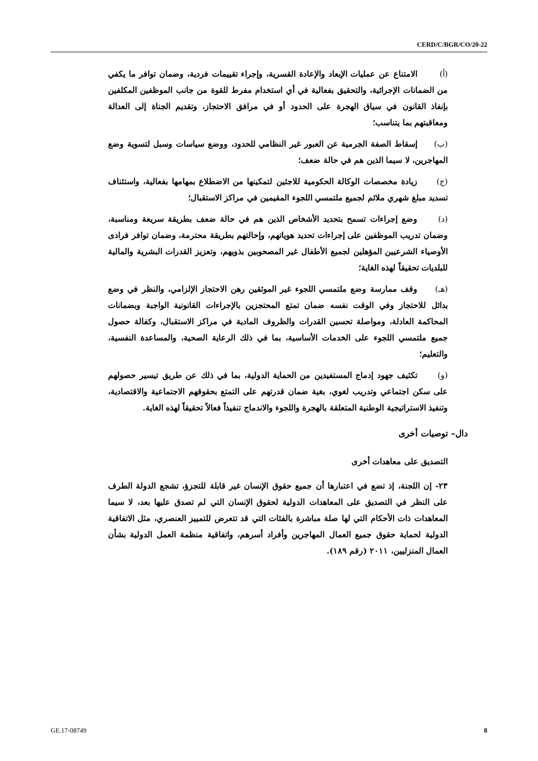CERD/C/BGR/CO/20-22
(أ) الامتناع عن عمليات الإبعاد والإعادة القسرية، وإجراء تقييمات فردية، وضمان توافر ما يكفي من الضمانات الإجرائية، والتحقيق بفعالية في أي استخدام مفرط للقوة من جانب الموظفين المكلفين بإنفاذ القانون في سياق الهجرة على الحدود أو في مرافق الاحتجاز، وتقديم الجناة إلى العدالة ومعاقبتهم بما يتناسب؛
(ب) إسقاط الصفة الجرمية عن العبور غير النظامي للحدود، ووضع سياسات وسبل لتسوية وضع المهاجرين، لا سيما الذين هم في حالة ضعف؛
(ج) زيادة مخصصات الوكالة الحكومية للاجئين لتمكينها من الاضطلاع بمهامها بفعالية، واستئناف تسديد مبلغ شهري ملائم لجميع ملتمسي اللجوء المقيمين في مراكز الاستقبال؛
(د) وضع إجراءات تسمح بتحديد الأشخاص الذين هم في حالة ضعف بطريقة سريعة ومناسبة، وضمان تدريب الموظفين على إجراءات تحديد هوياتهم، وإحالتهم بطريقة محترمة، وضمان توافر فرادى الأوصياء الشرعيين المؤهلين لجميع الأطفال غير المصحوبين بذويهم، وتعزيز القدرات البشرية والمالية للبلديات تحقيقاً لهذه الغاية؛
(هـ) وقف ممارسة وضع ملتمسي اللجوء غير الموثقين رهن الاحتجاز الإلزامي، والنظر في وضع بدائل للاحتجاز وفي الوقت نفسه ضمان تمتع المحتجزين بالإجراءات القانونية الواجبة وبضمانات المحاكمة العادلة، ومواصلة تحسين القدرات والظروف المادية في مراكز الاستقبال، وكفالة حصول جميع ملتمسي اللجوء على الخدمات الأساسية، بما في ذلك الرعاية الصحية، والمساعدة النفسية، والتعليم؛
(و) تكثيف جهود إدماج المستفيدين من الحماية الدولية، بما في ذلك عن طريق تيسير حصولهم على سكن اجتماعي وتدريب لغوي، بغية ضمان قدرتهم على التمتع بحقوقهم الاجتماعية والاقتصادية، وتنفيذ الاستراتيجية الوطنية المتعلقة بالهجرة واللجوء والاندماج تنفيذاً فعالاً تحقيقاً لهذه الغاية.
دال– توصيات أخرى
التصديق على معاهدات أخرى
٢٣- إن اللجنة، إذ تضع في اعتبارها أن جميع حقوق الإنسان غير قابلة للتجزؤ، تشجع الدولة الطرف على النظر في التصديق على المعاهدات الدولية لحقوق الإنسان التي لم تصدق عليها بعد، لا سيما المعاهدات ذات الأحكام التي لها صلة مباشرة بالفئات التي قد تتعرض للتمييز العنصري، مثل الاتفاقية الدولية لحماية حقوق جميع العمال المهاجرين وأفراد أسرهم، واتفاقية منظمة العمل الدولية بشأن العمال المنزليين، ٢٠١١ (رقم ١٨٩).
GE.17-08749 8